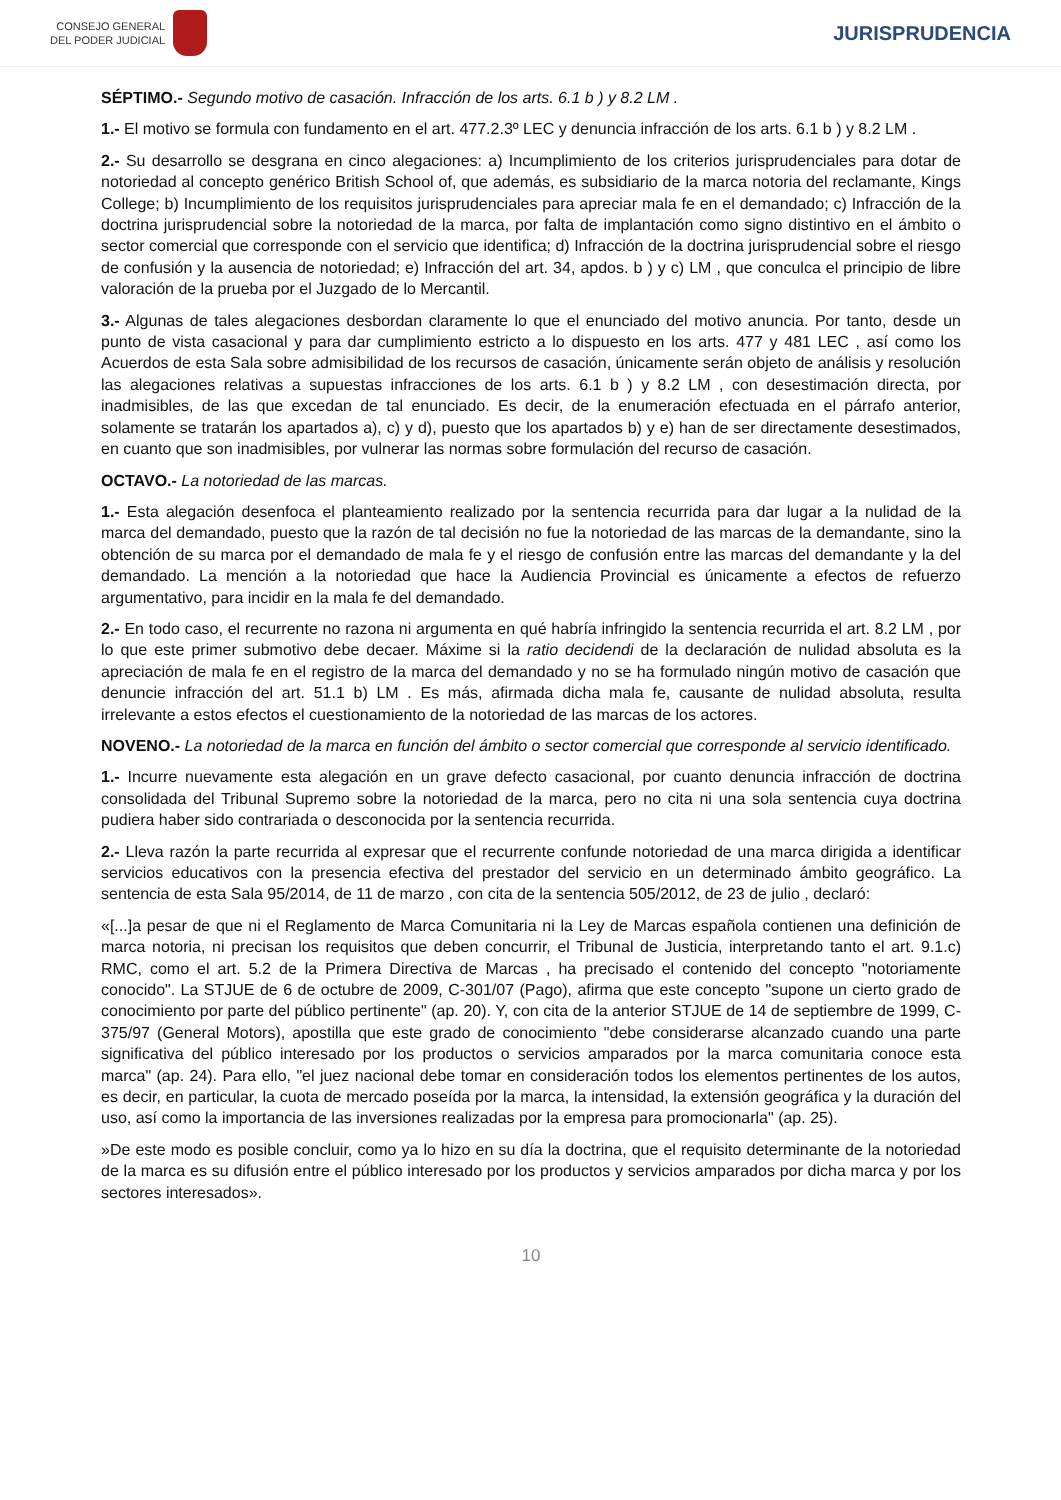CONSEJO GENERAL
DEL PODER JUDICIAL
JURISPRUDENCIA
SÉPTIMO.- Segundo motivo de casación. Infracción de los arts. 6.1 b ) y 8.2 LM .
1.- El motivo se formula con fundamento en el art. 477.2.3º LEC y denuncia infracción de los arts. 6.1 b ) y 8.2 LM .
2.- Su desarrollo se desgrana en cinco alegaciones: a) Incumplimiento de los criterios jurisprudenciales para dotar de notoriedad al concepto genérico British School of, que además, es subsidiario de la marca notoria del reclamante, Kings College; b) Incumplimiento de los requisitos jurisprudenciales para apreciar mala fe en el demandado; c) Infracción de la doctrina jurisprudencial sobre la notoriedad de la marca, por falta de implantación como signo distintivo en el ámbito o sector comercial que corresponde con el servicio que identifica; d) Infracción de la doctrina jurisprudencial sobre el riesgo de confusión y la ausencia de notoriedad; e) Infracción del art. 34, apdos. b ) y c) LM , que conculca el principio de libre valoración de la prueba por el Juzgado de lo Mercantil.
3.- Algunas de tales alegaciones desbordan claramente lo que el enunciado del motivo anuncia. Por tanto, desde un punto de vista casacional y para dar cumplimiento estricto a lo dispuesto en los arts. 477 y 481 LEC , así como los Acuerdos de esta Sala sobre admisibilidad de los recursos de casación, únicamente serán objeto de análisis y resolución las alegaciones relativas a supuestas infracciones de los arts. 6.1 b ) y 8.2 LM , con desestimación directa, por inadmisibles, de las que excedan de tal enunciado. Es decir, de la enumeración efectuada en el párrafo anterior, solamente se tratarán los apartados a), c) y d), puesto que los apartados b) y e) han de ser directamente desestimados, en cuanto que son inadmisibles, por vulnerar las normas sobre formulación del recurso de casación.
OCTAVO.- La notoriedad de las marcas.
1.- Esta alegación desenfoca el planteamiento realizado por la sentencia recurrida para dar lugar a la nulidad de la marca del demandado, puesto que la razón de tal decisión no fue la notoriedad de las marcas de la demandante, sino la obtención de su marca por el demandado de mala fe y el riesgo de confusión entre las marcas del demandante y la del demandado. La mención a la notoriedad que hace la Audiencia Provincial es únicamente a efectos de refuerzo argumentativo, para incidir en la mala fe del demandado.
2.- En todo caso, el recurrente no razona ni argumenta en qué habría infringido la sentencia recurrida el art. 8.2 LM , por lo que este primer submotivo debe decaer. Máxime si la ratio decidendi de la declaración de nulidad absoluta es la apreciación de mala fe en el registro de la marca del demandado y no se ha formulado ningún motivo de casación que denuncie infracción del art. 51.1 b) LM . Es más, afirmada dicha mala fe, causante de nulidad absoluta, resulta irrelevante a estos efectos el cuestionamiento de la notoriedad de las marcas de los actores.
NOVENO.- La notoriedad de la marca en función del ámbito o sector comercial que corresponde al servicio identificado.
1.- Incurre nuevamente esta alegación en un grave defecto casacional, por cuanto denuncia infracción de doctrina consolidada del Tribunal Supremo sobre la notoriedad de la marca, pero no cita ni una sola sentencia cuya doctrina pudiera haber sido contrariada o desconocida por la sentencia recurrida.
2.- Lleva razón la parte recurrida al expresar que el recurrente confunde notoriedad de una marca dirigida a identificar servicios educativos con la presencia efectiva del prestador del servicio en un determinado ámbito geográfico. La sentencia de esta Sala 95/2014, de 11 de marzo , con cita de la sentencia 505/2012, de 23 de julio , declaró:
«[...]a pesar de que ni el Reglamento de Marca Comunitaria ni la Ley de Marcas española contienen una definición de marca notoria, ni precisan los requisitos que deben concurrir, el Tribunal de Justicia, interpretando tanto el art. 9.1.c) RMC, como el art. 5.2 de la Primera Directiva de Marcas , ha precisado el contenido del concepto "notoriamente conocido". La STJUE de 6 de octubre de 2009, C-301/07 (Pago), afirma que este concepto "supone un cierto grado de conocimiento por parte del público pertinente" (ap. 20). Y, con cita de la anterior STJUE de 14 de septiembre de 1999, C-375/97 (General Motors), apostilla que este grado de conocimiento "debe considerarse alcanzado cuando una parte significativa del público interesado por los productos o servicios amparados por la marca comunitaria conoce esta marca" (ap. 24). Para ello, "el juez nacional debe tomar en consideración todos los elementos pertinentes de los autos, es decir, en particular, la cuota de mercado poseída por la marca, la intensidad, la extensión geográfica y la duración del uso, así como la importancia de las inversiones realizadas por la empresa para promocionarla" (ap. 25).
»De este modo es posible concluir, como ya lo hizo en su día la doctrina, que el requisito determinante de la notoriedad de la marca es su difusión entre el público interesado por los productos y servicios amparados por dicha marca y por los sectores interesados».
10